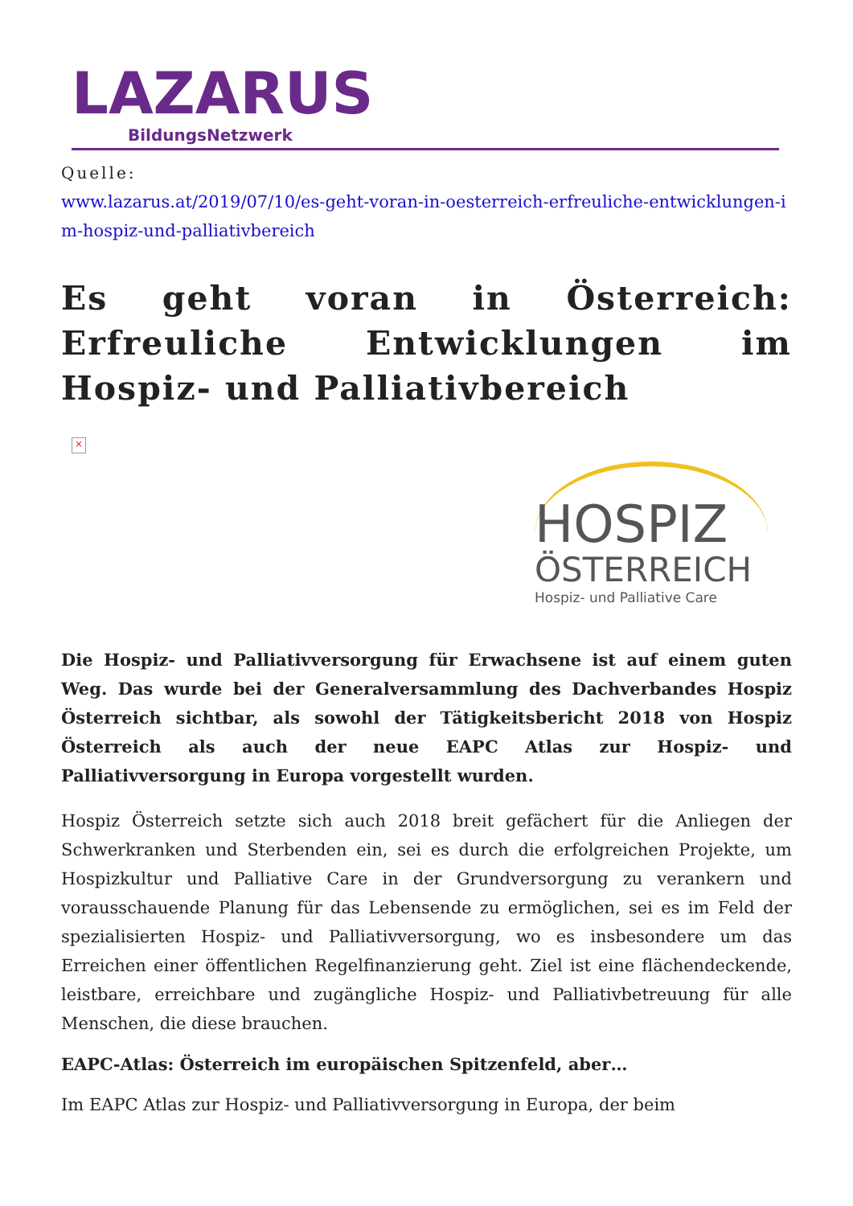LAZARUS
BildungsNetzwerk
Quelle:
www.lazarus.at/2019/07/10/es-geht-voran-in-oesterreich-erfreuliche-entwicklungen-im-hospiz-und-palliativbereich
Es geht voran in Österreich: Erfreuliche Entwicklungen im Hospiz- und Palliativbereich
×
HOSPIZ
ÖSTERREICH
Hospiz- und Palliative Care
Die Hospiz- und Palliativversorgung für Erwachsene ist auf einem guten Weg. Das wurde bei der Generalversammlung des Dachverbandes Hospiz Österreich sichtbar, als sowohl der Tätigkeitsbericht 2018 von Hospiz Österreich als auch der neue EAPC Atlas zur Hospiz- und Palliativversorgung in Europa vorgestellt wurden.
Hospiz Österreich setzte sich auch 2018 breit gefächert für die Anliegen der Schwerkranken und Sterbenden ein, sei es durch die erfolgreichen Projekte, um Hospizkultur und Palliative Care in der Grundversorgung zu verankern und vorausschauende Planung für das Lebensende zu ermöglichen, sei es im Feld der spezialisierten Hospiz- und Palliativversorgung, wo es insbesondere um das Erreichen einer öffentlichen Regelfinanzierung geht. Ziel ist eine flächendeckende, leistbare, erreichbare und zugängliche Hospiz- und Palliativbetreuung für alle Menschen, die diese brauchen.
EAPC-Atlas: Österreich im europäischen Spitzenfeld, aber…
Im EAPC Atlas zur Hospiz- und Palliativversorgung in Europa, der beim